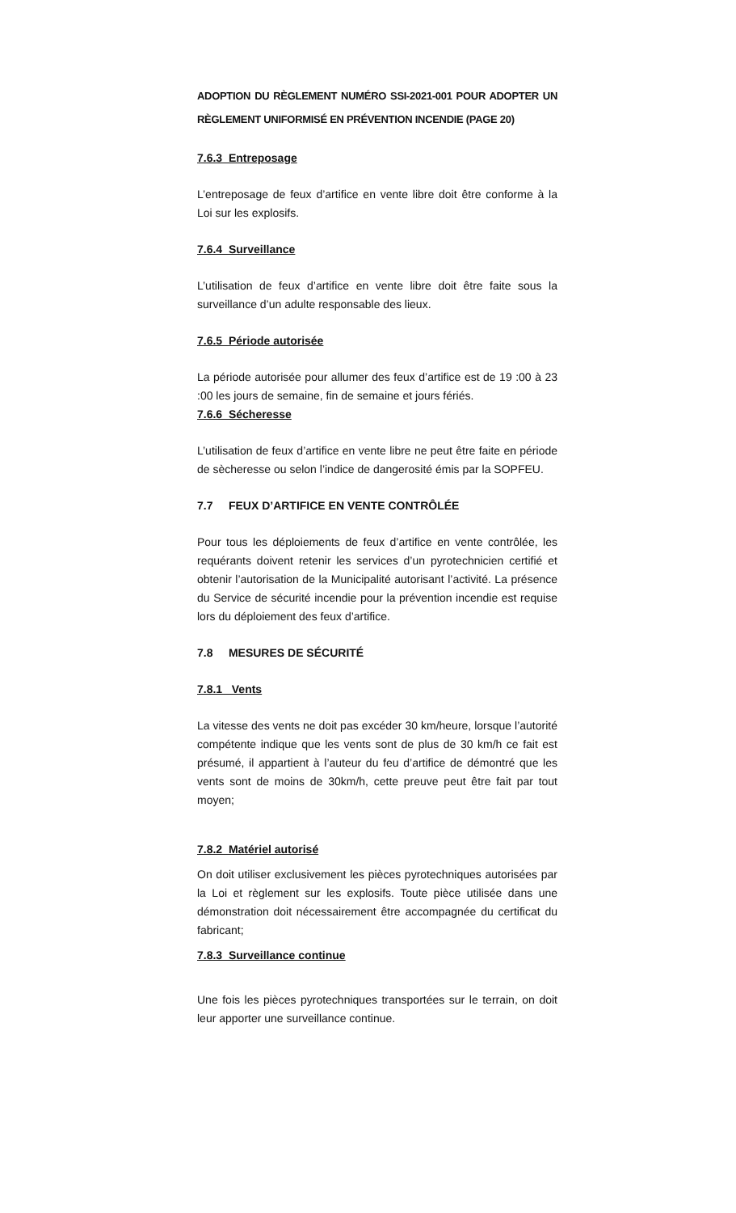ADOPTION DU RÈGLEMENT NUMÉRO SSI-2021-001 POUR ADOPTER UN RÈGLEMENT UNIFORMISÉ EN PRÉVENTION INCENDIE (PAGE 20)
7.6.3 Entreposage
L’entreposage de feux d’artifice en vente libre doit être conforme à la Loi sur les explosifs.
7.6.4 Surveillance
L’utilisation de feux d’artifice en vente libre doit être faite sous la surveillance d’un adulte responsable des lieux.
7.6.5 Période autorisée
La période autorisée pour allumer des feux d’artifice est de 19 :00 à 23 :00 les jours de semaine, fin de semaine et jours fériés.
7.6.6 Sécheresse
L’utilisation de feux d’artifice en vente libre ne peut être faite en période de sècheresse ou selon l’indice de dangerosité émis par la SOPFEU.
7.7 FEUX D’ARTIFICE EN VENTE CONTRÔLÉE
Pour tous les déploiements de feux d’artifice en vente contrôlée, les requérants doivent retenir les services d’un pyrotechnicien certifié et obtenir l’autorisation de la Municipalité autorisant l’activité. La présence du Service de sécurité incendie pour la prévention incendie est requise lors du déploiement des feux d’artifice.
7.8 MESURES DE SÉCURITÉ
7.8.1 Vents
La vitesse des vents ne doit pas excéder 30 km/heure, lorsque l’autorité compétente indique que les vents sont de plus de 30 km/h ce fait est présumé, il appartient à l’auteur du feu d’artifice de démontré que les vents sont de moins de 30km/h, cette preuve peut être fait par tout moyen;
7.8.2 Matériel autorisé
On doit utiliser exclusivement les pièces pyrotechniques autorisées par la Loi et règlement sur les explosifs. Toute pièce utilisée dans une démonstration doit nécessairement être accompagnée du certificat du fabricant;
7.8.3 Surveillance continue
Une fois les pièces pyrotechniques transportées sur le terrain, on doit leur apporter une surveillance continue.